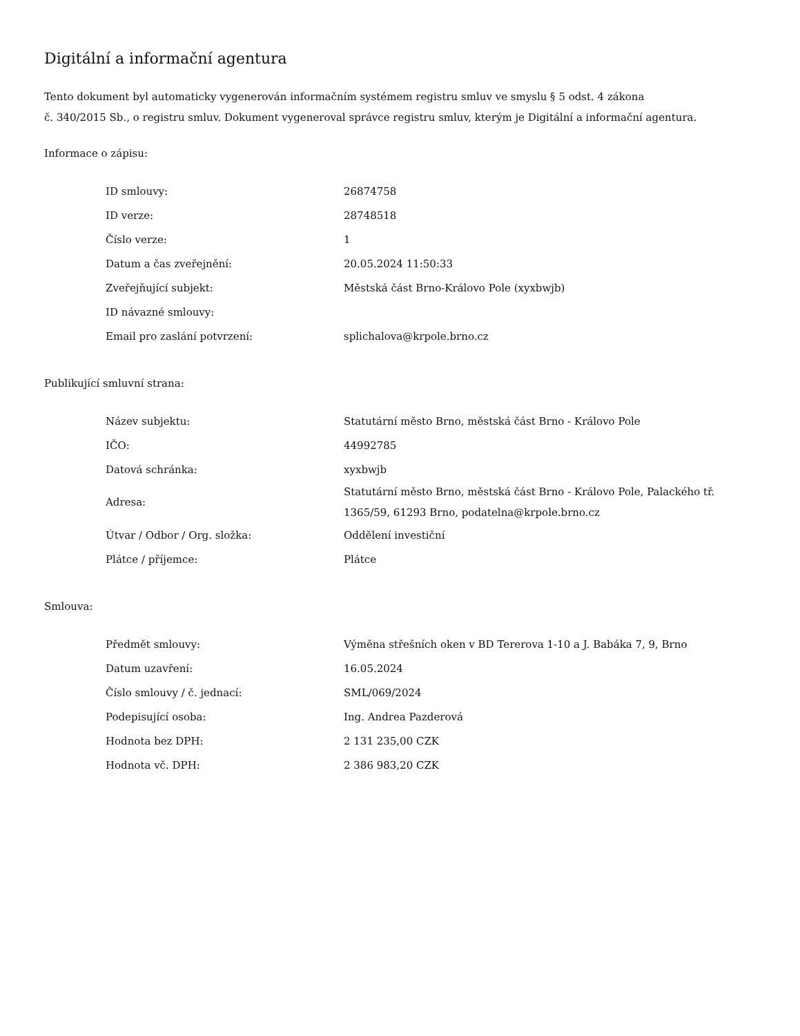Digitální a informační agentura
Tento dokument byl automaticky vygenerován informačním systémem registru smluv ve smyslu § 5 odst. 4 zákona
č. 340/2015 Sb., o registru smluv. Dokument vygeneroval správce registru smluv, kterým je Digitální a informační agentura.
Informace o zápisu:
| ID smlouvy: | 26874758 |
| ID verze: | 28748518 |
| Číslo verze: | 1 |
| Datum a čas zveřejnění: | 20.05.2024 11:50:33 |
| Zveřejňující subjekt: | Městská část Brno-Královo Pole (xyxbwjb) |
| ID návazné smlouvy: | |
| Email pro zaslání potvrzení: | splichalova@krpole.brno.cz |
Publikující smluvní strana:
| Název subjektu: | Statutární město Brno, městská část Brno - Královo Pole |
| IČO: | 44992785 |
| Datová schránka: | xyxbwjb |
| Adresa: | Statutární město Brno, městská část Brno - Královo Pole, Palackého tř. 1365/59, 61293 Brno, podatelna@krpole.brno.cz |
| Útvar / Odbor / Org. složka: | Oddělení investiční |
| Plátce / příjemce: | Plátce |
Smlouva:
| Předmět smlouvy: | Výměna střešních oken v BD Tererova 1-10 a J. Babáka 7, 9, Brno |
| Datum uzavření: | 16.05.2024 |
| Číslo smlouvy / č. jednací: | SML/069/2024 |
| Podepisující osoba: | Ing. Andrea Pazderová |
| Hodnota bez DPH: | 2 131 235,00 CZK |
| Hodnota vč. DPH: | 2 386 983,20 CZK |